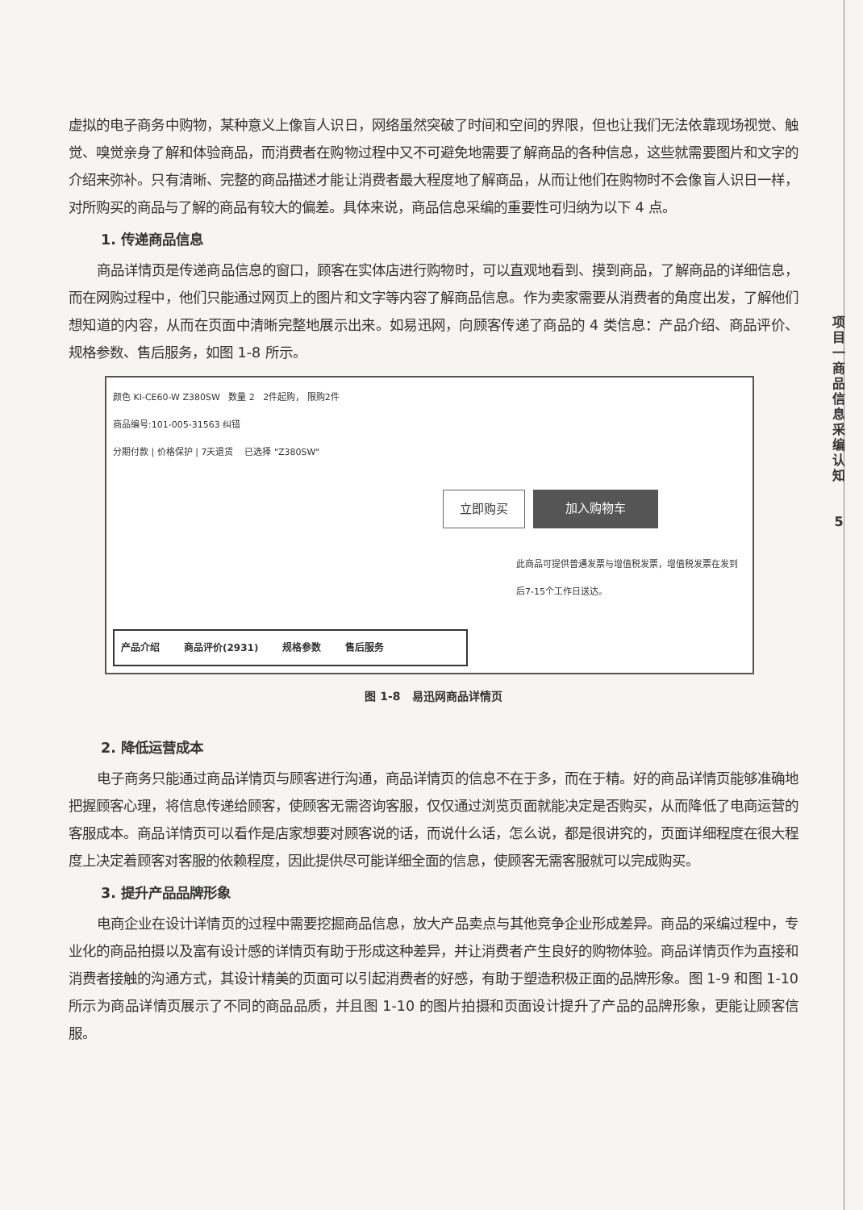项目一 商品信息采编认知
5
虚拟的电子商务中购物，某种意义上像盲人识日，网络虽然突破了时间和空间的界限，但也让我们无法依靠现场视觉、触觉、嗅觉亲身了解和体验商品，而消费者在购物过程中又不可避免地需要了解商品的各种信息，这些就需要图片和文字的介绍来弥补。只有清晰、完整的商品描述才能让消费者最大程度地了解商品，从而让他们在购物时不会像盲人识日一样，对所购买的商品与了解的商品有较大的偏差。具体来说，商品信息采编的重要性可归纳为以下 4 点。
1. 传递商品信息
商品详情页是传递商品信息的窗口，顾客在实体店进行购物时，可以直观地看到、摸到商品，了解商品的详细信息，而在网购过程中，他们只能通过网页上的图片和文字等内容了解商品信息。作为卖家需要从消费者的角度出发，了解他们想知道的内容，从而在页面中清晰完整地展示出来。如易迅网，向顾客传递了商品的 4 类信息：产品介绍、商品评价、规格参数、售后服务，如图 1-8 所示。
颜色 KI-CE60-W Z380SW 数量 2 2件起购， 限购2件
商品编号:101-005-31563 纠错
分期付款 | 价格保护 | 7天退货 已选择 "Z380SW"
立即购买 加入购物车
此商品可提供普通发票与增值税发票，增值税发票在发到后7-15个工作日送达。
产品介绍 商品评价(2931) 规格参数 售后服务
图 1-8　易迅网商品详情页
2. 降低运营成本
电子商务只能通过商品详情页与顾客进行沟通，商品详情页的信息不在于多，而在于精。好的商品详情页能够准确地把握顾客心理，将信息传递给顾客，使顾客无需咨询客服，仅仅通过浏览页面就能决定是否购买，从而降低了电商运营的客服成本。商品详情页可以看作是店家想要对顾客说的话，而说什么话，怎么说，都是很讲究的，页面详细程度在很大程度上决定着顾客对客服的依赖程度，因此提供尽可能详细全面的信息，使顾客无需客服就可以完成购买。
3. 提升产品品牌形象
电商企业在设计详情页的过程中需要挖掘商品信息，放大产品卖点与其他竞争企业形成差异。商品的采编过程中，专业化的商品拍摄以及富有设计感的详情页有助于形成这种差异，并让消费者产生良好的购物体验。商品详情页作为直接和消费者接触的沟通方式，其设计精美的页面可以引起消费者的好感，有助于塑造积极正面的品牌形象。图 1-9 和图 1-10 所示为商品详情页展示了不同的商品品质，并且图 1-10 的图片拍摄和页面设计提升了产品的品牌形象，更能让顾客信服。